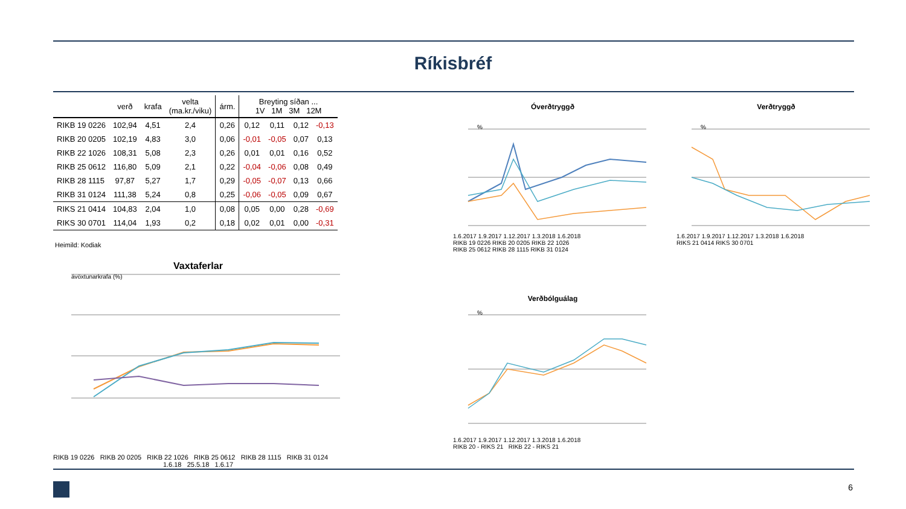Ríkisbréf
| | verð | krafa | velta (ma.kr./viku) | árm. | Breyting síðan ... 1V 1M 3M 12M | | | |
| --- | --- | --- | --- | --- | --- | --- | --- | --- |
| RIKB 19 0226 | 102,94 | 4,51 | 2,4 | 0,26 | 0,12 | 0,11 | 0,12 | -0,13 |
| RIKB 20 0205 | 102,19 | 4,83 | 3,0 | 0,06 | -0,01 | -0,05 | 0,07 | 0,13 |
| RIKB 22 1026 | 108,31 | 5,08 | 2,3 | 0,26 | 0,01 | 0,01 | 0,16 | 0,52 |
| RIKB 25 0612 | 116,80 | 5,09 | 2,1 | 0,22 | -0,04 | -0,06 | 0,08 | 0,49 |
| RIKB 28 1115 | 97,87 | 5,27 | 1,7 | 0,29 | -0,05 | -0,07 | 0,13 | 0,66 |
| RIKB 31 0124 | 111,38 | 5,24 | 0,8 | 0,25 | -0,06 | -0,05 | 0,09 | 0,67 |
| RIKS 21 0414 | 104,83 | 2,04 | 1,0 | 0,08 | 0,05 | 0,00 | 0,28 | -0,69 |
| RIKS 30 0701 | 114,04 | 1,93 | 0,2 | 0,18 | 0,02 | 0,01 | 0,00 | -0,31 |
Heimild: Kodiak
Vaxtaferlar
ávöxtunarkrafa (%)
RIKB 19 0226 RIKB 20 0205 RIKB 22 1026 RIKB 25 0612 RIKB 28 1115 RIKB 31 0124
1.6.18 25.5.18 1.6.17
Óverðtryggð
%
1.6.2017 1.9.2017 1.12.2017 1.3.2018 1.6.2018
RIKB 19 0226 RIKB 20 0205 RIKB 22 1026
RIKB 25 0612 RIKB 28 1115 RIKB 31 0124
Verðtryggð
%
1.6.2017 1.9.2017 1.12.2017 1.3.2018 1.6.2018
RIKS 21 0414 RIKS 30 0701
Verðbólguálag
%
1.6.2017 1.9.2017 1.12.2017 1.3.2018 1.6.2018
RIKB 20 - RIKS 21 RIKB 22 - RIKS 21
6